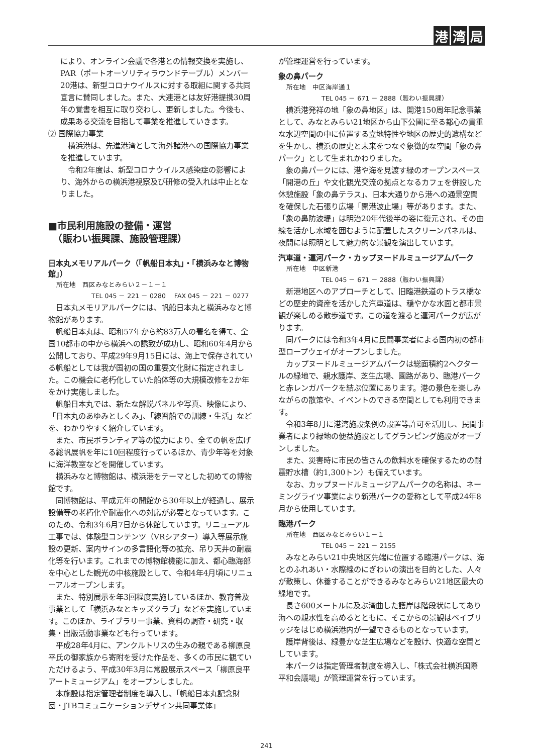港 湾 局
により、オンライン会議で各港との情報交換を実施し、PAR（ポートオーソリティラウンドテーブル）メンバー20港は、新型コロナウイルスに対する取組に関する共同宣言に賛同しました。また、大連港とは友好港提携30周年の覚書を相互に取り交わし、更新しました。今後も、成果ある交流を目指して事業を推進していきます。
⑵ 国際協力事業
横浜港は、先進港湾として海外諸港への国際協力事業を推進しています。
令和2年度は、新型コロナウイルス感染症の影響により、海外からの横浜港視察及び研修の受入れは中止となりました。
■市民利用施設の整備・運営
　（賑わい振興課、施設管理課）
日本丸メモリアルパーク（「帆船日本丸」・「横浜みなと博物館」）
所在地　西区みなとみらい２－１－１
TEL 045 － 221 － 0280　 FAX 045 － 221 － 0277
日本丸メモリアルパークには、帆船日本丸と横浜みなと博物館があります。
帆船日本丸は、昭和57年から約83万人の署名を得て、全国10都市の中から横浜への誘致が成功し、昭和60年4月から公開しており、平成29年9月15日には、海上で保存されている帆船としては我が国初の国の重要文化財に指定されました。この機会に老朽化していた船体等の大規模改修を2か年をかけ実施しました。
帆船日本丸では、新たな解説パネルや写真、映像により、「日本丸のあゆみとしくみ」、「練習船での訓練・生活」などを、わかりやすく紹介しています。
また、市民ボランティア等の協力により、全ての帆を広げる総帆展帆を年に10回程度行っているほか、青少年等を対象に海洋教室などを開催しています。
横浜みなと博物館は、横浜港をテーマとした初めての博物館です。
同博物館は、平成元年の開館から30年以上が経過し、展示設備等の老朽化や耐震化への対応が必要となっています。このため、令和3年6月7日から休館しています。リニューアル工事では、体験型コンテンツ（VRシアター）導入等展示施設の更新、案内サインの多言語化等の拡充、吊り天井の耐震化等を行います。これまでの博物館機能に加え、都心臨海部を中心とした観光の中核施設として、令和4年4月頃にリニューアルオープンします。
また、特別展示を年3回程度実施しているほか、教育普及事業として「横浜みなとキッズクラブ」などを実施しています。このほか、ライブラリー事業、資料の調査・研究・収集・出版活動事業なども行っています。
平成28年4月に、アンクルトリスの生みの親である柳原良平氏の御家族から寄附を受けた作品を、多くの市民に観ていただけるよう、平成30年3月に常設展示スペース「柳原良平アートミュージアム」をオープンしました。
本施設は指定管理者制度を導入し、「帆船日本丸記念財団・JTBコミュニケーションデザイン共同事業体」
が管理運営を行っています。
象の鼻パーク
所在地　中区海岸通１
TEL 045 － 671 － 2888（賑わい振興課）
横浜港発祥の地「象の鼻地区」は、開港150周年記念事業として、みなとみらい21地区から山下公園に至る都心の貴重な水辺空間の中に位置する立地特性や地区の歴史的遺構などを生かし、横浜の歴史と未来をつなぐ象徴的な空間「象の鼻パーク」として生まれかわりました。
象の鼻パークには、港や海を見渡す緑のオープンスペース「開港の丘」や文化観光交流の拠点となるカフェを併設した休憩施設「象の鼻テラス」、日本大通りから港への通景空間を確保した石張り広場「開港波止場」等があります。また、「象の鼻防波堤」は明治20年代後半の姿に復元され、その曲線を活かし水域を囲むように配置したスクリーンパネルは、夜間には照明として魅力的な景観を演出しています。
汽車道・運河パーク・カップヌードルミュージアムパーク
所在地　中区新港
TEL 045 － 671 － 2888（賑わい振興課）
新港地区へのアプローチとして、旧臨港鉄道のトラス橋などの歴史的資産を活かした汽車道は、穏やかな水面と都市景観が楽しめる散歩道です。この道を渡ると運河パークが広がります。
同パークには令和3年4月に民間事業者による国内初の都市型ロープウェイがオープンしました。
カップヌードルミュージアムパークは総面積約2ヘクタールの緑地で、親水護岸、芝生広場、園路があり、臨港パークと赤レンガパークを結ぶ位置にあります。港の景色を楽しみながらの散策や、イベントのできる空間としても利用できます。
令和3年8月に港湾施設条例の設置等許可を活用し、民間事業者により緑地の便益施設としてグランピング施設がオープンしました。
また、災害時に市民の皆さんの飲料水を確保するための耐震貯水槽（約1,300トン）も備えています。
なお、カップヌードルミュージアムパークの名称は、ネーミングライツ事業により新港パークの愛称として平成24年8月から使用しています。
臨港パーク
所在地　西区みなとみらい１－１
TEL 045 － 221 － 2155
みなとみらい21中央地区先端に位置する臨港パークは、海とのふれあい・水際線のにぎわいの演出を目的とした、人々が散策し、休養することができるみなとみらい21地区最大の緑地です。
長さ600メートルに及ぶ湾曲した護岸は階段状にしてあり海への親水性を高めるとともに、そこからの景観はベイブリッジをはじめ横浜港内が一望できるものとなっています。
護岸背後は、緑豊かな芝生広場などを設け、快適な空間としています。
本パークは指定管理者制度を導入し、「株式会社横浜国際平和会議場」が管理運営を行っています。
241